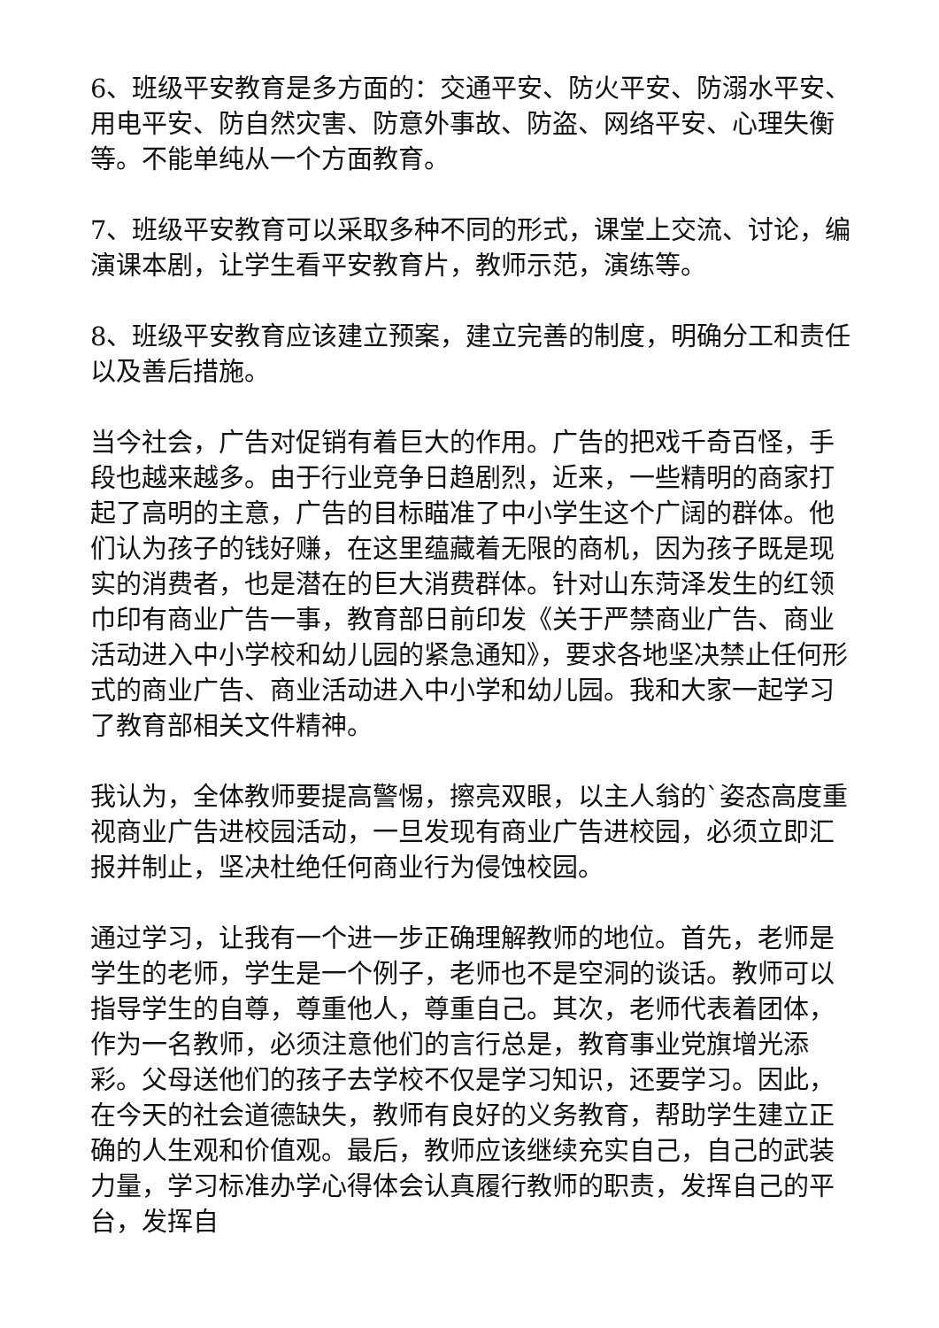6、班级平安教育是多方面的：交通平安、防火平安、防溺水平安、用电平安、防自然灾害、防意外事故、防盗、网络平安、心理失衡等。不能单纯从一个方面教育。
7、班级平安教育可以采取多种不同的形式，课堂上交流、讨论，编演课本剧，让学生看平安教育片，教师示范，演练等。
8、班级平安教育应该建立预案，建立完善的制度，明确分工和责任以及善后措施。
当今社会，广告对促销有着巨大的作用。广告的把戏千奇百怪，手段也越来越多。由于行业竞争日趋剧烈，近来，一些精明的商家打起了高明的主意，广告的目标瞄准了中小学生这个广阔的群体。他们认为孩子的钱好赚，在这里蕴藏着无限的商机，因为孩子既是现实的消费者，也是潜在的巨大消费群体。针对山东菏泽发生的红领巾印有商业广告一事，教育部日前印发《关于严禁商业广告、商业活动进入中小学校和幼儿园的紧急通知》，要求各地坚决禁止任何形式的商业广告、商业活动进入中小学和幼儿园。我和大家一起学习了教育部相关文件精神。
我认为，全体教师要提高警惕，擦亮双眼，以主人翁的`姿态高度重视商业广告进校园活动，一旦发现有商业广告进校园，必须立即汇报并制止，坚决杜绝任何商业行为侵蚀校园。
通过学习，让我有一个进一步正确理解教师的地位。首先，老师是学生的老师，学生是一个例子，老师也不是空洞的谈话。教师可以指导学生的自尊，尊重他人，尊重自己。其次，老师代表着团体，作为一名教师，必须注意他们的言行总是，教育事业党旗增光添彩。父母送他们的孩子去学校不仅是学习知识，还要学习。因此，在今天的社会道德缺失，教师有良好的义务教育，帮助学生建立正确的人生观和价值观。最后，教师应该继续充实自己，自己的武装力量，学习标准办学心得体会认真履行教师的职责，发挥自己的平台，发挥自